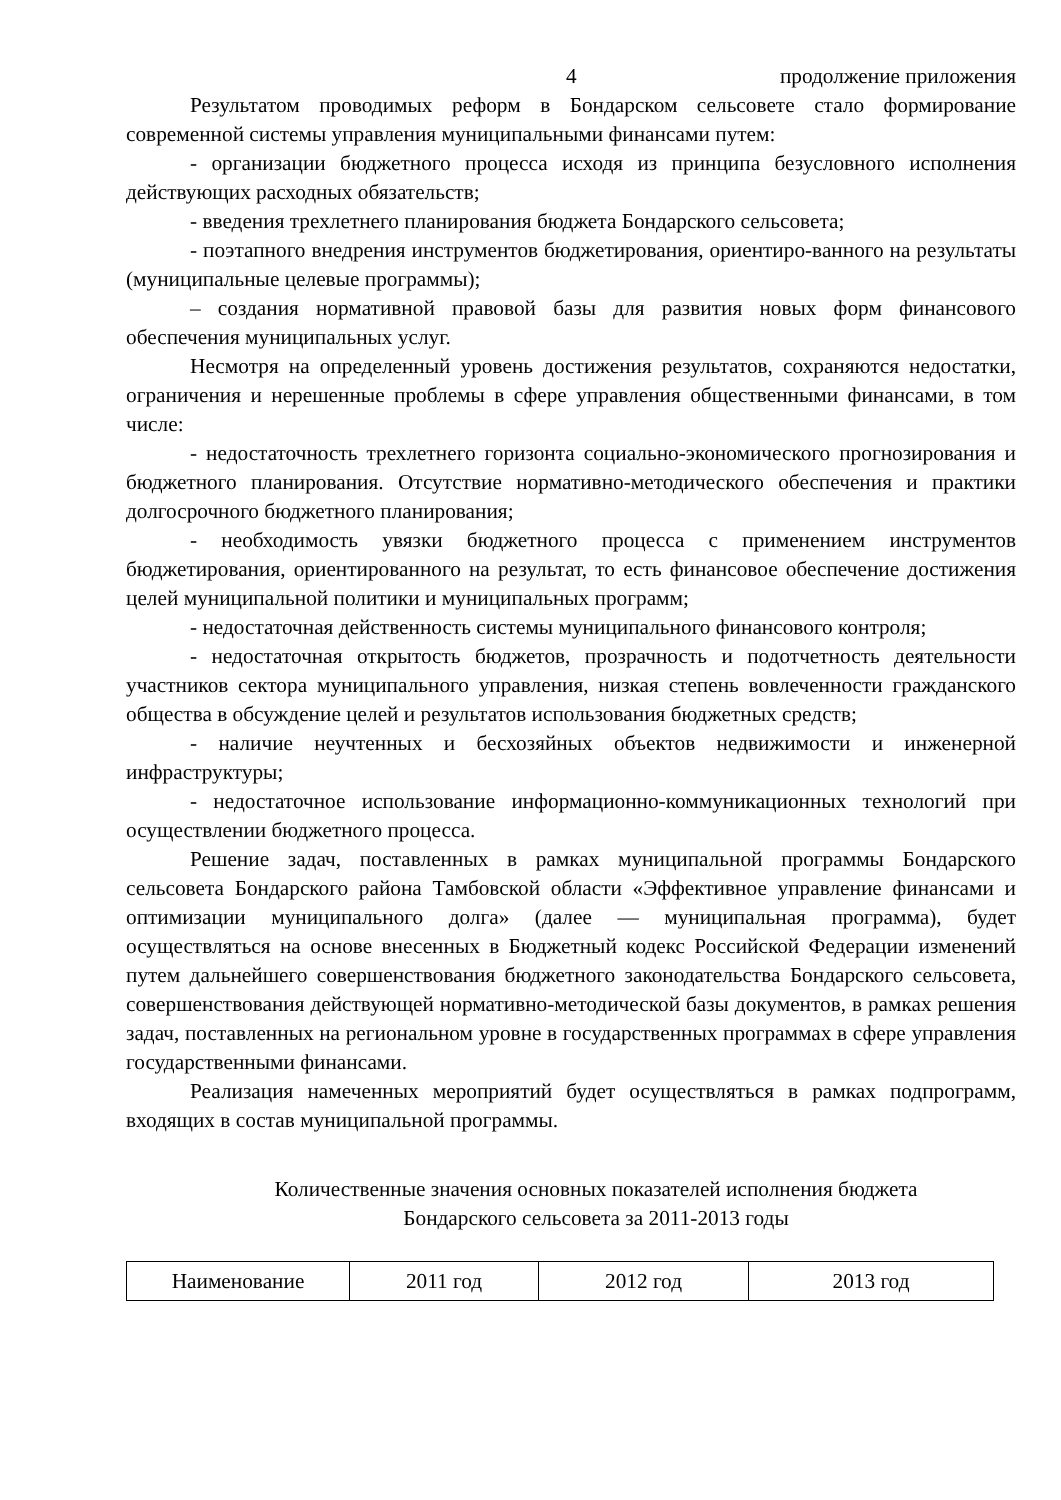4 продолжение приложения
Результатом проводимых реформ в Бондарском сельсовете стало формирование современной системы управления муниципальными финансами путем:
- организации бюджетного процесса исходя из принципа безусловного исполнения действующих расходных обязательств;
- введения трехлетнего планирования бюджета Бондарского сельсовета;
- поэтапного внедрения инструментов бюджетирования, ориентиро-ванного на результаты (муниципальные целевые программы);
– создания нормативной правовой базы для развития новых форм финансового обеспечения муниципальных услуг.
Несмотря на определенный уровень достижения результатов, сохраняются недостатки, ограничения и нерешенные проблемы в сфере управления общественными финансами, в том числе:
- недостаточность трехлетнего горизонта социально-экономического прогнозирования и бюджетного планирования. Отсутствие нормативно-методического обеспечения и практики долгосрочного бюджетного планирования;
- необходимость увязки бюджетного процесса с применением инструментов бюджетирования, ориентированного на результат, то есть финансовое обеспечение достижения целей муниципальной политики и муниципальных программ;
- недостаточная действенность системы муниципального финансового контроля;
- недостаточная открытость бюджетов, прозрачность и подотчетность деятельности участников сектора муниципального управления, низкая степень вовлеченности гражданского общества в обсуждение целей и результатов использования бюджетных средств;
- наличие неучтенных и бесхозяйных объектов недвижимости и инженерной инфраструктуры;
- недостаточное использование информационно-коммуникационных технологий при осуществлении бюджетного процесса.
Решение задач, поставленных в рамках муниципальной программы Бондарского сельсовета Бондарского района Тамбовской области «Эффективное управление финансами и оптимизации муниципального долга» (далее — муниципальная программа), будет осуществляться на основе внесенных в Бюджетный кодекс Российской Федерации изменений путем дальнейшего совершенствования бюджетного законодательства Бондарского сельсовета, совершенствования действующей нормативно-методической базы документов, в рамках решения задач, поставленных на региональном уровне в государственных программах в сфере управления государственными финансами.
Реализация намеченных мероприятий будет осуществляться в рамках подпрограмм, входящих в состав муниципальной программы.
Количественные значения основных показателей исполнения бюджета
Бондарского сельсовета за 2011-2013 годы
| Наименование | 2011 год | 2012 год | 2013 год |